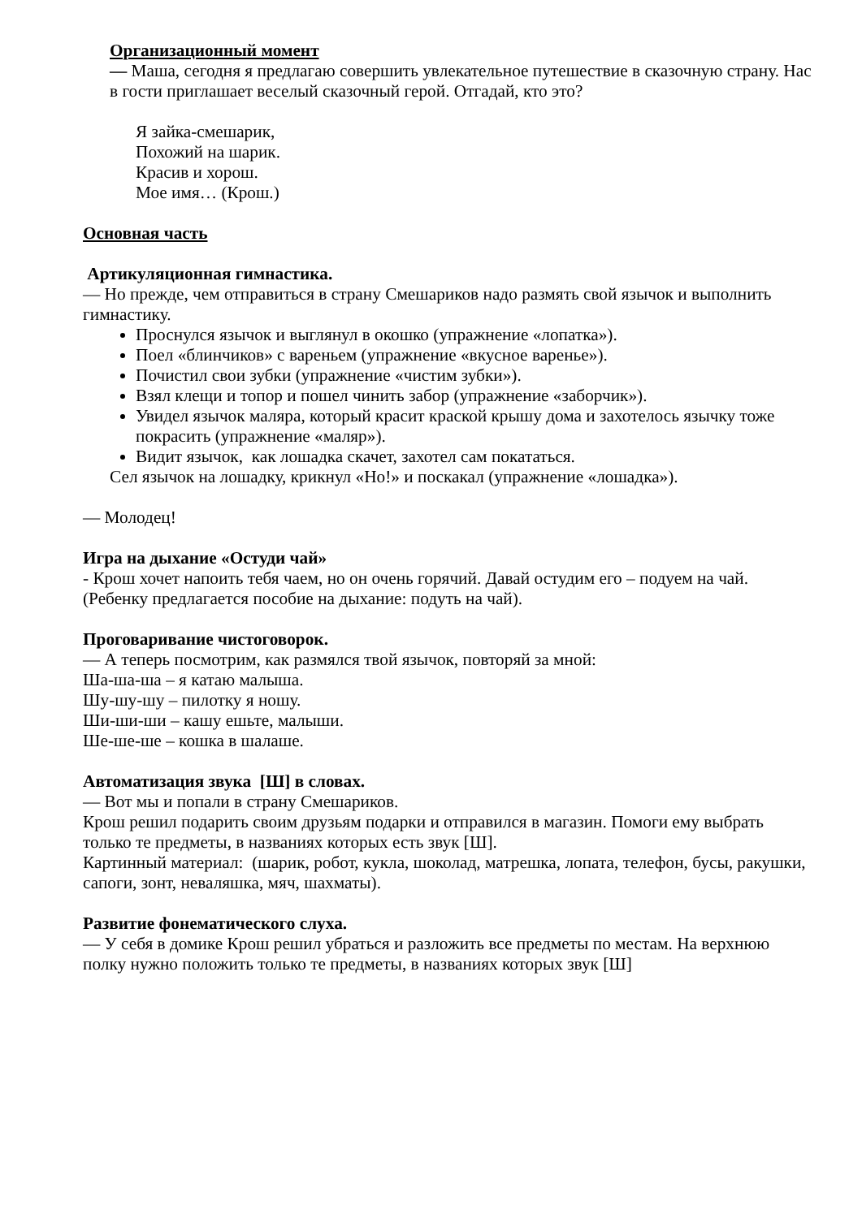Организационный момент
— Маша, сегодня я предлагаю совершить увлекательное путешествие в сказочную страну. Нас в гости приглашает веселый сказочный герой. Отгадай, кто это?
Я зайка-смешарик,
Похожий на шарик.
Красив и хорош.
Мое имя… (Крош.)
Основная часть
Артикуляционная гимнастика.
— Но прежде, чем отправиться в страну Смешариков надо размять свой язычок и выполнить гимнастику.
Проснулся язычок и выглянул в окошко (упражнение «лопатка»).
Поел «блинчиков» с вареньем (упражнение «вкусное варенье»).
Почистил свои зубки (упражнение «чистим зубки»).
Взял клещи и топор и пошел чинить забор (упражнение «заборчик»).
Увидел язычок маляра, который красит краской крышу дома и захотелось язычку тоже покрасить (упражнение «маляр»).
Видит язычок, как лошадка скачет, захотел сам покататься.
Сел язычок на лошадку, крикнул «Но!» и поскакал (упражнение «лошадка»).
— Молодец!
Игра на дыхание «Остуди чай»
- Крош хочет напоить тебя чаем, но он очень горячий. Давай остудим его – подуем на чай.
(Ребенку предлагается пособие на дыхание: подуть на чай).
Проговаривание чистоговорок.
— А теперь посмотрим, как размялся твой язычок, повторяй за мной:
Ша-ша-ша – я катаю малыша.
Шу-шу-шу – пилотку я ношу.
Ши-ши-ши – кашу ешьте, малыши.
Ше-ше-ше – кошка в шалаше.
Автоматизация звука [Ш] в словах.
— Вот мы и попали в страну Смешариков.
Крош решил подарить своим друзьям подарки и отправился в магазин. Помоги ему выбрать только те предметы, в названиях которых есть звук [Ш].
Картинный материал: (шарик, робот, кукла, шоколад, матрешка, лопата, телефон, бусы, ракушки, сапоги, зонт, неваляшка, мяч, шахматы).
Развитие фонематического слуха.
— У себя в домике Крош решил убраться и разложить все предметы по местам. На верхнюю полку нужно положить только те предметы, в названиях которых звук [Ш]